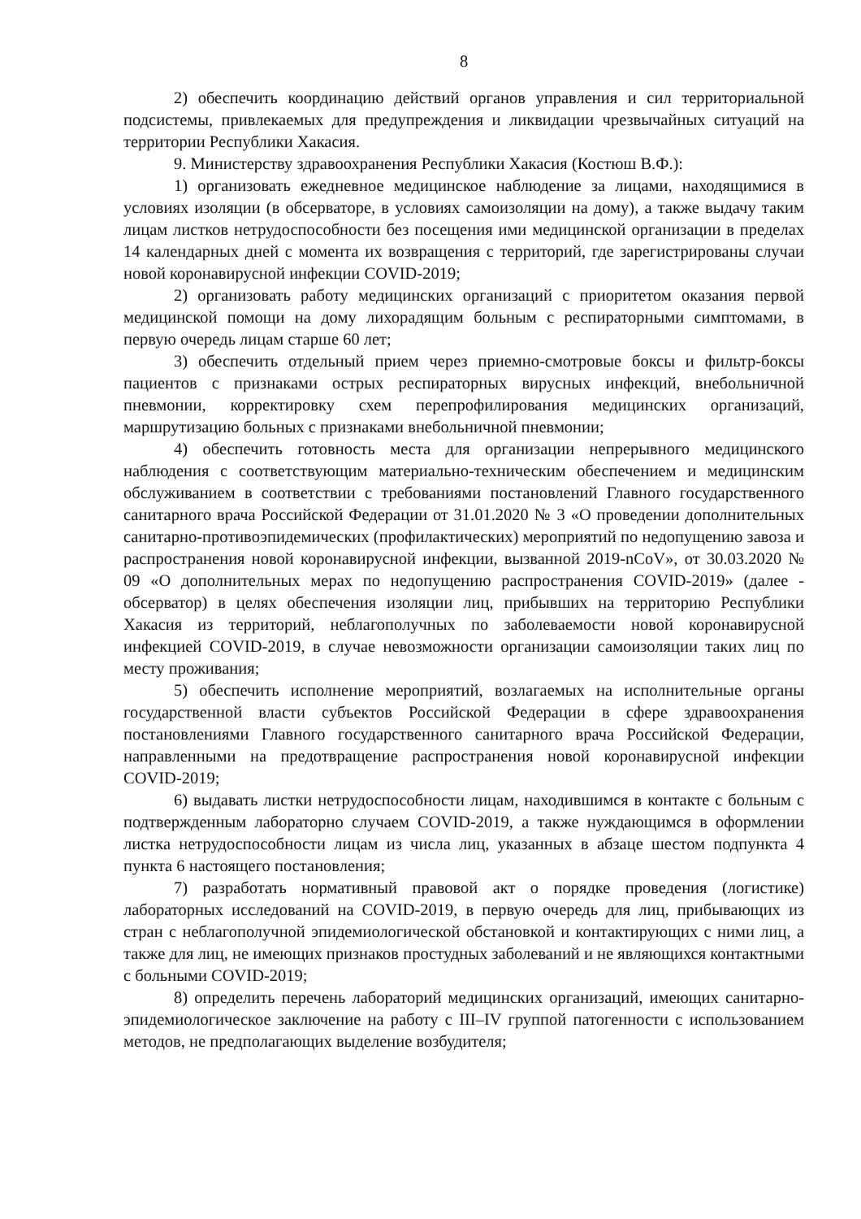8
2) обеспечить координацию действий органов управления и сил территориальной подсистемы, привлекаемых для предупреждения и ликвидации чрезвычайных ситуаций на территории Республики Хакасия.
9. Министерству здравоохранения Республики Хакасия (Костюш В.Ф.):
1) организовать ежедневное медицинское наблюдение за лицами, находящимися в условиях изоляции (в обсерваторе, в условиях самоизоляции на дому), а также выдачу таким лицам листков нетрудоспособности без посещения ими медицинской организации в пределах 14 календарных дней с момента их возвращения с территорий, где зарегистрированы случаи новой коронавирусной инфекции COVID-2019;
2) организовать работу медицинских организаций с приоритетом оказания первой медицинской помощи на дому лихорадящим больным с респираторными симптомами, в первую очередь лицам старше 60 лет;
3) обеспечить отдельный прием через приемно-смотровые боксы и фильтр-боксы пациентов с признаками острых респираторных вирусных инфекций, внебольничной пневмонии, корректировку схем перепрофилирования медицинских организаций, маршрутизацию больных с признаками внебольничной пневмонии;
4) обеспечить готовность места для организации непрерывного медицинского наблюдения с соответствующим материально-техническим обеспечением и медицинским обслуживанием в соответствии с требованиями постановлений Главного государственного санитарного врача Российской Федерации от 31.01.2020 № 3 «О проведении дополнительных санитарно-противоэпидемических (профилактических) мероприятий по недопущению завоза и распространения новой коронавирусной инфекции, вызванной 2019-nCoV», от 30.03.2020 № 09 «О дополнительных мерах по недопущению распространения COVID-2019» (далее - обсерватор) в целях обеспечения изоляции лиц, прибывших на территорию Республики Хакасия из территорий, неблагополучных по заболеваемости новой коронавирусной инфекцией COVID-2019, в случае невозможности организации самоизоляции таких лиц по месту проживания;
5) обеспечить исполнение мероприятий, возлагаемых на исполнительные органы государственной власти субъектов Российской Федерации в сфере здравоохранения постановлениями Главного государственного санитарного врача Российской Федерации, направленными на предотвращение распространения новой коронавирусной инфекции COVID-2019;
6) выдавать листки нетрудоспособности лицам, находившимся в контакте с больным с подтвержденным лабораторно случаем COVID-2019, а также нуждающимся в оформлении листка нетрудоспособности лицам из числа лиц, указанных в абзаце шестом подпункта 4 пункта 6 настоящего постановления;
7) разработать нормативный правовой акт о порядке проведения (логистике) лабораторных исследований на COVID-2019, в первую очередь для лиц, прибывающих из стран с неблагополучной эпидемиологической обстановкой и контактирующих с ними лиц, а также для лиц, не имеющих признаков простудных заболеваний и не являющихся контактными с больными COVID-2019;
8) определить перечень лабораторий медицинских организаций, имеющих санитарно-эпидемиологическое заключение на работу с III–IV группой патогенности с использованием методов, не предполагающих выделение возбудителя;